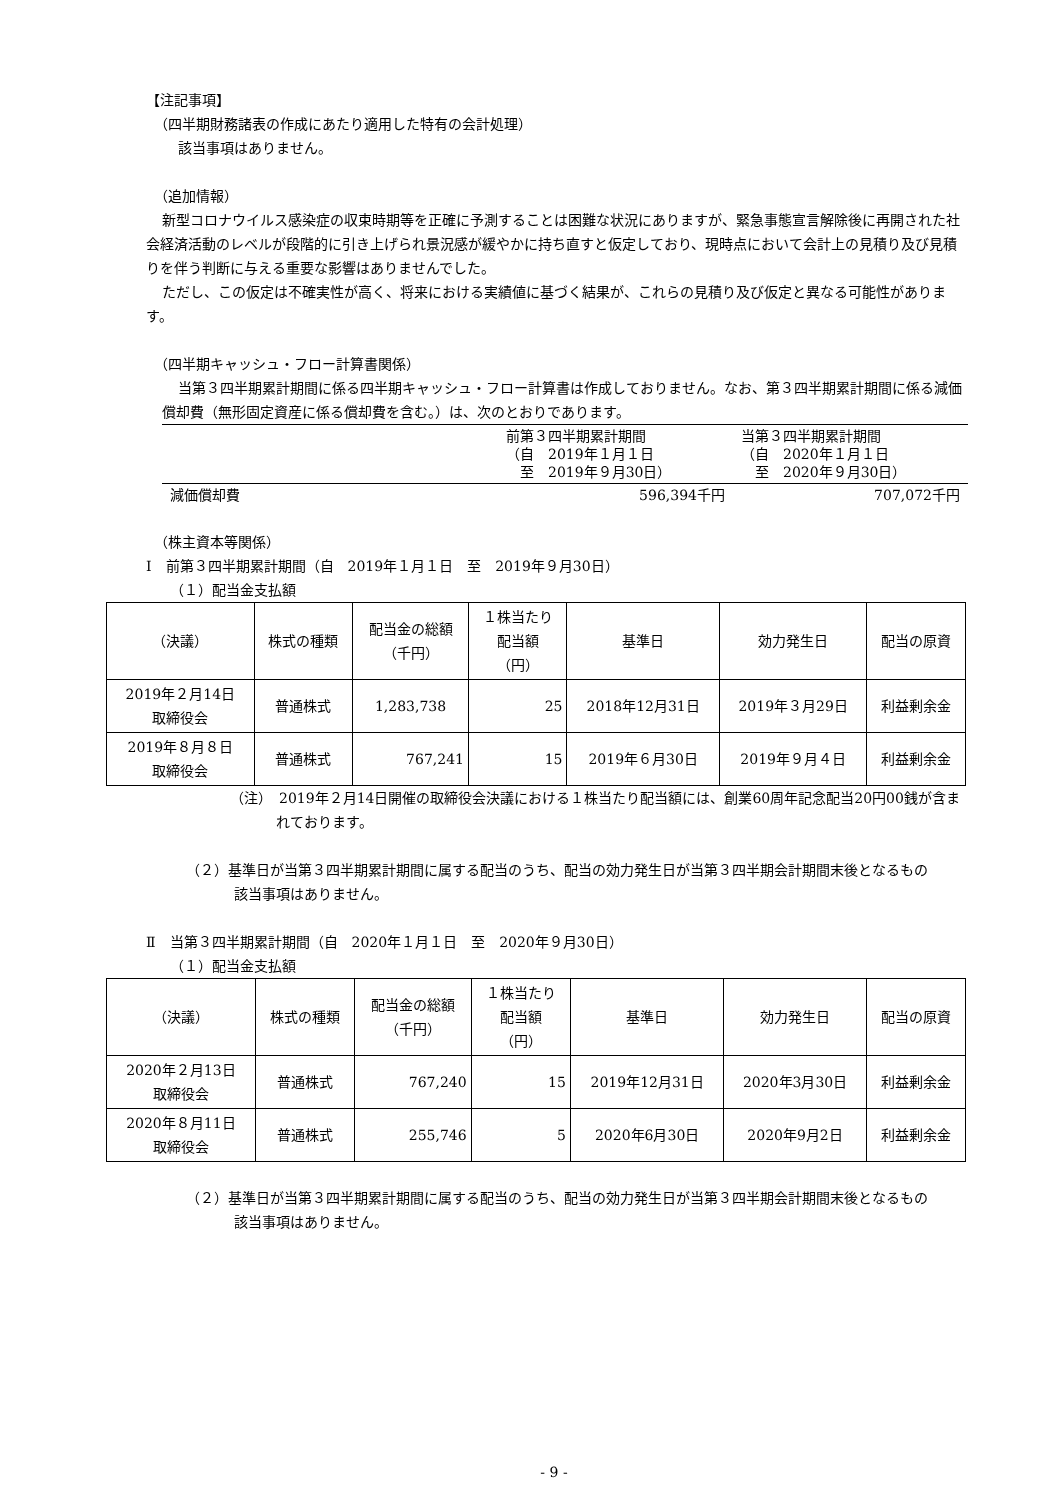【注記事項】
（四半期財務諸表の作成にあたり適用した特有の会計処理）
該当事項はありません。
（追加情報）
新型コロナウイルス感染症の収束時期等を正確に予測することは困難な状況にありますが、緊急事態宣言解除後に再開された社会経済活動のレベルが段階的に引き上げられ景況感が緩やかに持ち直すと仮定しており、現時点において会計上の見積り及び見積りを伴う判断に与える重要な影響はありませんでした。
ただし、この仮定は不確実性が高く、将来における実績値に基づく結果が、これらの見積り及び仮定と異なる可能性があります。
（四半期キャッシュ・フロー計算書関係）
当第３四半期累計期間に係る四半期キャッシュ・フロー計算書は作成しておりません。なお、第３四半期累計期間に係る減価償却費（無形固定資産に係る償却費を含む。）は、次のとおりであります。
| | 前第３四半期累計期間 （自 2019年１月１日 至 2019年９月30日） | 当第３四半期累計期間 （自 2020年１月１日 至 2020年９月30日） |
| 減価償却費 | 596,394千円 | 707,072千円 |
（株主資本等関係）
Ⅰ　前第３四半期累計期間（自　2019年１月１日　至　2019年９月30日）
（１）配当金支払額
| （決議） | 株式の種類 | 配当金の総額 （千円） | １株当たり 配当額 （円） | 基準日 | 効力発生日 | 配当の原資 |
| 2019年２月14日 取締役会 | 普通株式 | 1,283,738 | 25 | 2018年12月31日 | 2019年３月29日 | 利益剰余金 |
| 2019年８月８日 取締役会 | 普通株式 | 767,241 | 15 | 2019年６月30日 | 2019年９月４日 | 利益剰余金 |
（注）　2019年２月14日開催の取締役会決議における１株当たり配当額には、創業60周年記念配当20円00銭が含まれております。
（２）基準日が当第３四半期累計期間に属する配当のうち、配当の効力発生日が当第３四半期会計期間末後となるもの
該当事項はありません。
Ⅱ　当第３四半期累計期間（自　2020年１月１日　至　2020年９月30日）
（１）配当金支払額
| （決議） | 株式の種類 | 配当金の総額 （千円） | １株当たり 配当額 （円） | 基準日 | 効力発生日 | 配当の原資 |
| 2020年２月13日 取締役会 | 普通株式 | 767,240 | 15 | 2019年12月31日 | 2020年3月30日 | 利益剰余金 |
| 2020年８月11日 取締役会 | 普通株式 | 255,746 | 5 | 2020年6月30日 | 2020年9月2日 | 利益剰余金 |
（２）基準日が当第３四半期累計期間に属する配当のうち、配当の効力発生日が当第３四半期会計期間末後となるもの
該当事項はありません。
- 9 -